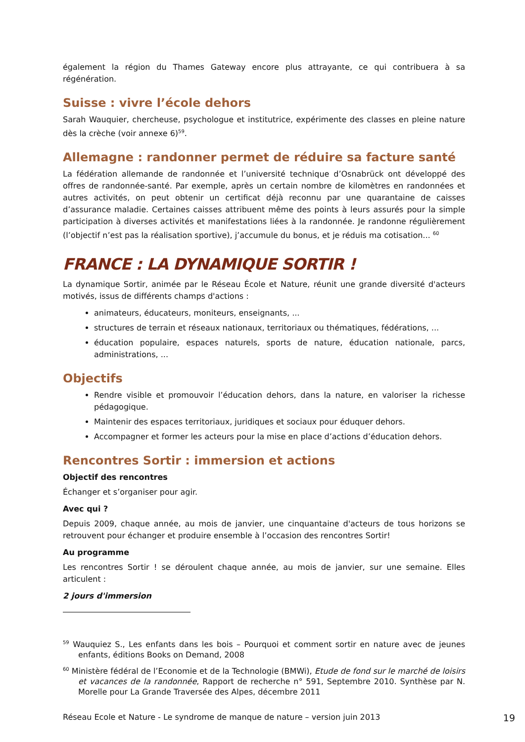également la région du Thames Gateway encore plus attrayante, ce qui contribuera à sa régénération.
Suisse : vivre l’école dehors
Sarah Wauquier, chercheuse, psychologue et institutrice, expérimente des classes en pleine nature dès la crèche (voir annexe 6)<sup>59</sup>.
Allemagne : randonner permet de réduire sa facture santé
La fédération allemande de randonnée et l’université technique d’Osnabrück ont développé des offres de randonnée-santé. Par exemple, après un certain nombre de kilomètres en randonnées et autres activités, on peut obtenir un certificat déjà reconnu par une quarantaine de caisses d’assurance maladie. Certaines caisses attribuent même des points à leurs assurés pour la simple participation à diverses activités et manifestations liées à la randonnée. Je randonne régulièrement (l’objectif n’est pas la réalisation sportive), j’accumule du bonus, et je réduis ma cotisation... <sup>60</sup>
FRANCE : LA DYNAMIQUE SORTIR !
La dynamique Sortir, animée par le Réseau École et Nature, réunit une grande diversité d'acteurs motivés, issus de différents champs d'actions :
animateurs, éducateurs, moniteurs, enseignants, ...
structures de terrain et réseaux nationaux, territoriaux ou thématiques, fédérations, ...
éducation populaire, espaces naturels, sports de nature, éducation nationale, parcs, administrations, ...
Objectifs
Rendre visible et promouvoir l’éducation dehors, dans la nature, en valoriser la richesse pédagogique.
Maintenir des espaces territoriaux, juridiques et sociaux pour éduquer dehors.
Accompagner et former les acteurs pour la mise en place d’actions d’éducation dehors.
Rencontres Sortir : immersion et actions
Objectif des rencontres
Échanger et s’organiser pour agir.
Avec qui ?
Depuis 2009, chaque année, au mois de janvier, une cinquantaine d'acteurs de tous horizons se retrouvent pour échanger et produire ensemble à l’occasion des rencontres Sortir!
Au programme
Les rencontres Sortir ! se déroulent chaque année, au mois de janvier, sur une semaine. Elles articulent :
2 jours d'immersion
<sup>59</sup> Wauquiez S., Les enfants dans les bois – Pourquoi et comment sortir en nature avec de jeunes enfants, éditions Books on Demand, 2008
<sup>60</sup> Ministère fédéral de l’Economie et de la Technologie (BMWi), Etude de fond sur le marché de loisirs et vacances de la randonnée, Rapport de recherche n° 591, Septembre 2010. Synthèse par N. Morelle pour La Grande Traversée des Alpes, décembre 2011
Réseau Ecole et Nature - Le syndrome de manque de nature – version juin 2013 19